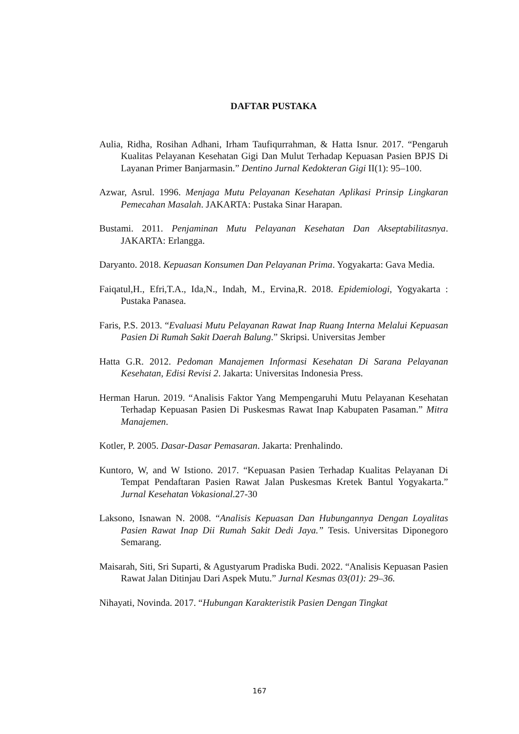DAFTAR PUSTAKA
Aulia, Ridha, Rosihan Adhani, Irham Taufiqurrahman, & Hatta Isnur. 2017. “Pengaruh Kualitas Pelayanan Kesehatan Gigi Dan Mulut Terhadap Kepuasan Pasien BPJS Di Layanan Primer Banjarmasin.” Dentino Jurnal Kedokteran Gigi II(1): 95–100.
Azwar, Asrul. 1996. Menjaga Mutu Pelayanan Kesehatan Aplikasi Prinsip Lingkaran Pemecahan Masalah. JAKARTA: Pustaka Sinar Harapan.
Bustami. 2011. Penjaminan Mutu Pelayanan Kesehatan Dan Akseptabilitasnya. JAKARTA: Erlangga.
Daryanto. 2018. Kepuasan Konsumen Dan Pelayanan Prima. Yogyakarta: Gava Media.
Faiqatul,H., Efri,T.A., Ida,N., Indah, M., Ervina,R. 2018. Epidemiologi, Yogyakarta : Pustaka Panasea.
Faris, P.S. 2013. “Evaluasi Mutu Pelayanan Rawat Inap Ruang Interna Melalui Kepuasan Pasien Di Rumah Sakit Daerah Balung.” Skripsi. Universitas Jember
Hatta G.R. 2012. Pedoman Manajemen Informasi Kesehatan Di Sarana Pelayanan Kesehatan, Edisi Revisi 2. Jakarta: Universitas Indonesia Press.
Herman Harun. 2019. “Analisis Faktor Yang Mempengaruhi Mutu Pelayanan Kesehatan Terhadap Kepuasan Pasien Di Puskesmas Rawat Inap Kabupaten Pasaman.” Mitra Manajemen.
Kotler, P. 2005. Dasar-Dasar Pemasaran. Jakarta: Prenhalindo.
Kuntoro, W, and W Istiono. 2017. “Kepuasan Pasien Terhadap Kualitas Pelayanan Di Tempat Pendaftaran Pasien Rawat Jalan Puskesmas Kretek Bantul Yogyakarta.” Jurnal Kesehatan Vokasional.27-30
Laksono, Isnawan N. 2008. “Analisis Kepuasan Dan Hubungannya Dengan Loyalitas Pasien Rawat Inap Dii Rumah Sakit Dedi Jaya.” Tesis. Universitas Diponegoro Semarang.
Maisarah, Siti, Sri Suparti, & Agustyarum Pradiska Budi. 2022. “Analisis Kepuasan Pasien Rawat Jalan Ditinjau Dari Aspek Mutu.” Jurnal Kesmas 03(01): 29–36.
Nihayati, Novinda. 2017. “Hubungan Karakteristik Pasien Dengan Tingkat
167